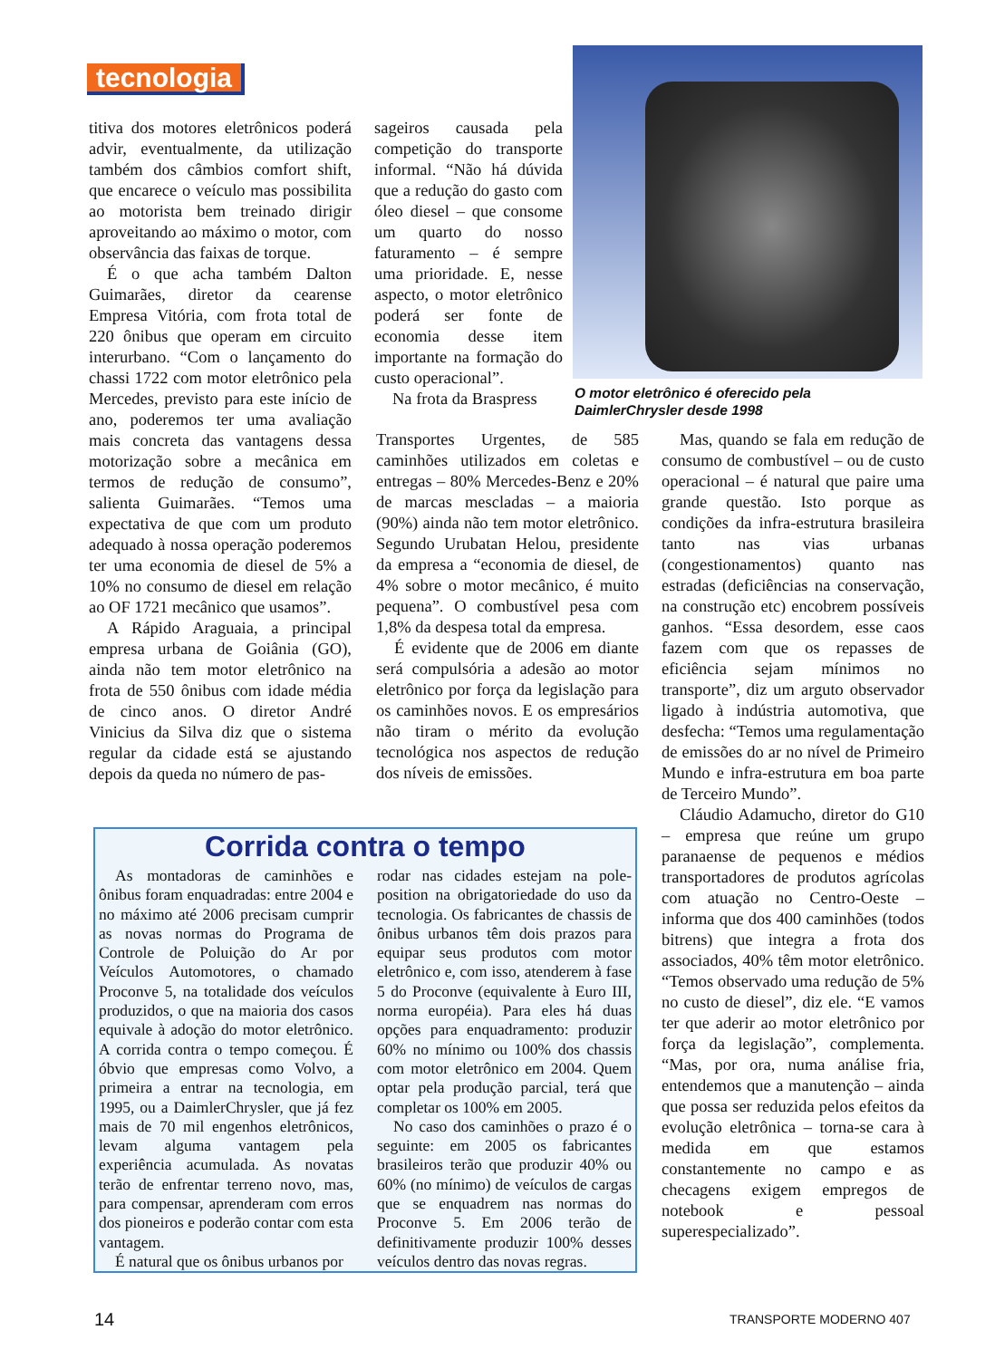tecnologia
titiva dos motores eletrônicos poderá advir, eventualmente, da utilização também dos câmbios comfort shift, que encarece o veículo mas possibilita ao motorista bem treinado dirigir aproveitando ao máximo o motor, com observância das faixas de torque.
É o que acha também Dalton Guimarães, diretor da cearense Empresa Vitória, com frota total de 220 ônibus que operam em circuito interurbano. “Com o lançamento do chassi 1722 com motor eletrônico pela Mercedes, previsto para este início de ano, poderemos ter uma avaliação mais concreta das vantagens dessa motorização sobre a mecânica em termos de redução de consumo”, salienta Guimarães. “Temos uma expectativa de que com um produto adequado à nossa operação poderemos ter uma economia de diesel de 5% a 10% no consumo de diesel em relação ao OF 1721 mecânico que usamos”.
A Rápido Araguaia, a principal empresa urbana de Goiânia (GO), ainda não tem motor eletrônico na frota de 550 ônibus com idade média de cinco anos. O diretor André Vinicius da Silva diz que o sistema regular da cidade está se ajustando depois da queda no número de pas-
sageiros causada pela competição do transporte informal. “Não há dúvida que a redução do gasto com óleo diesel – que consome um quarto do nosso faturamento – é sempre uma prioridade. E, nesse aspecto, o motor eletrônico poderá ser fonte de economia desse item importante na formação do custo operacional”.
Na frota da Braspress
O motor eletrônico é oferecido pela
DaimlerChrysler desde 1998
Transportes Urgentes, de 585 caminhões utilizados em coletas e entregas – 80% Mercedes-Benz e 20% de marcas mescladas – a maioria (90%) ainda não tem motor eletrônico. Segundo Urubatan Helou, presidente da empresa a “economia de diesel, de 4% sobre o motor mecânico, é muito pequena”. O combustível pesa com 1,8% da despesa total da empresa.
É evidente que de 2006 em diante será compulsória a adesão ao motor eletrônico por força da legislação para os caminhões novos. E os empresários não tiram o mérito da evolução tecnológica nos aspectos de redução dos níveis de emissões.
Mas, quando se fala em redução de consumo de combustível – ou de custo operacional – é natural que paire uma grande questão. Isto porque as condições da infra-estrutura brasileira tanto nas vias urbanas (congestionamentos) quanto nas estradas (deficiências na conservação, na construção etc) encobrem possíveis ganhos. “Essa desordem, esse caos fazem com que os repasses de eficiência sejam mínimos no transporte”, diz um arguto observador ligado à indústria automotiva, que desfecha: “Temos uma regulamentação de emissões do ar no nível de Primeiro Mundo e infra-estrutura em boa parte de Terceiro Mundo”.
Cláudio Adamucho, diretor do G10 – empresa que reúne um grupo paranaense de pequenos e médios transportadores de produtos agrícolas com atuação no Centro-Oeste – informa que dos 400 caminhões (todos bitrens) que integra a frota dos associados, 40% têm motor eletrônico. “Temos observado uma redução de 5% no custo de diesel”, diz ele. “E vamos ter que aderir ao motor eletrônico por força da legislação”, complementa. “Mas, por ora, numa análise fria, entendemos que a manutenção – ainda que possa ser reduzida pelos efeitos da evolução eletrônica – torna-se cara à medida em que estamos constantemente no campo e as checagens exigem empregos de notebook e pessoal superespecializado”.
Corrida contra o tempo
As montadoras de caminhões e ônibus foram enquadradas: entre 2004 e no máximo até 2006 precisam cumprir as novas normas do Programa de Controle de Poluição do Ar por Veículos Automotores, o chamado Proconve 5, na totalidade dos veículos produzidos, o que na maioria dos casos equivale à adoção do motor eletrônico. A corrida contra o tempo começou. É óbvio que empresas como Volvo, a primeira a entrar na tecnologia, em 1995, ou a DaimlerChrysler, que já fez mais de 70 mil engenhos eletrônicos, levam alguma vantagem pela experiência acumulada. As novatas terão de enfrentar terreno novo, mas, para compensar, aprenderam com erros dos pioneiros e poderão contar com esta vantagem.
É natural que os ônibus urbanos por
rodar nas cidades estejam na pole-position na obrigatoriedade do uso da tecnologia. Os fabricantes de chassis de ônibus urbanos têm dois prazos para equipar seus produtos com motor eletrônico e, com isso, atenderem à fase 5 do Proconve (equivalente à Euro III, norma européia). Para eles há duas opções para enquadramento: produzir 60% no mínimo ou 100% dos chassis com motor eletrônico em 2004. Quem optar pela produção parcial, terá que completar os 100% em 2005.
No caso dos caminhões o prazo é o seguinte: em 2005 os fabricantes brasileiros terão que produzir 40% ou 60% (no mínimo) de veículos de cargas que se enquadrem nas normas do Proconve 5. Em 2006 terão de definitivamente produzir 100% desses veículos dentro das novas regras.
14 TRANSPORTE MODERNO 407